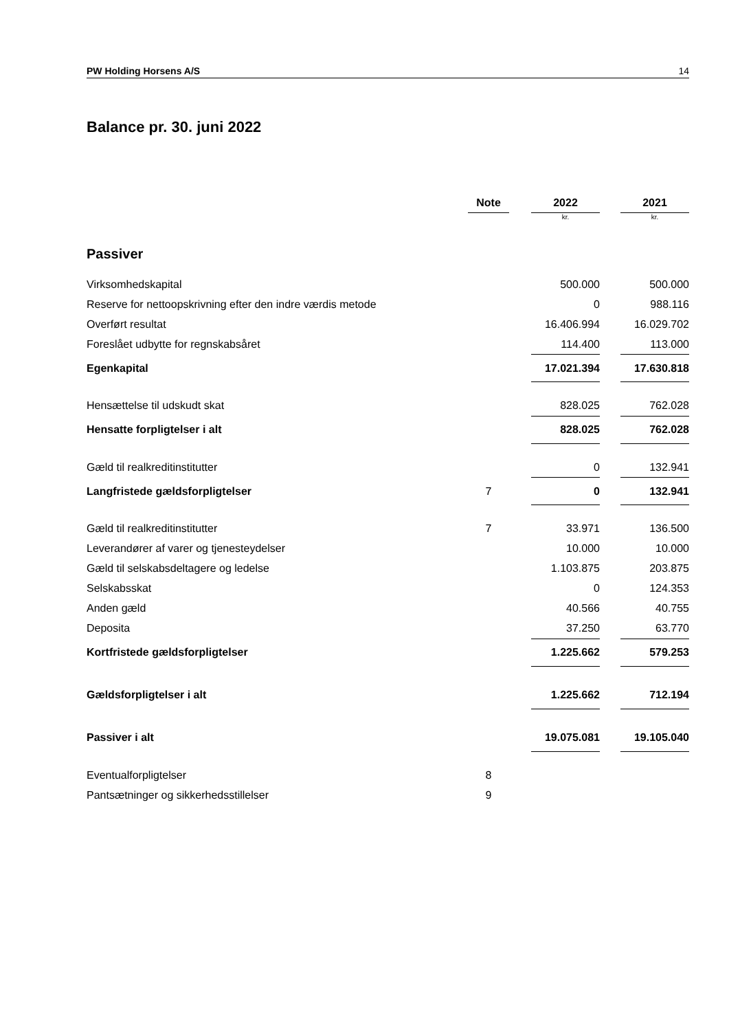PW Holding Horsens A/S 14
Balance pr. 30. juni 2022
| | Note | | 2022 | | 2021 |
| --- | --- | --- | --- | --- | --- |
| | | | kr. | | kr. |
| Passiver | | | | | |
| Virksomhedskapital | | | 500.000 | | 500.000 |
| Reserve for nettoopskrivning efter den indre værdis metode | | | 0 | | 988.116 |
| Overført resultat | | | 16.406.994 | | 16.029.702 |
| Foreslået udbytte for regnskabsåret | | | 114.400 | | 113.000 |
| Egenkapital | | | 17.021.394 | | 17.630.818 |
| Hensættelse til udskudt skat | | | 828.025 | | 762.028 |
| Hensatte forpligtelser i alt | | | 828.025 | | 762.028 |
| Gæld til realkreditinstitutter | | | 0 | | 132.941 |
| Langfristede gældsforpligtelser | 7 | | 0 | | 132.941 |
| Gæld til realkreditinstitutter | 7 | | 33.971 | | 136.500 |
| Leverandører af varer og tjenesteydelser | | | 10.000 | | 10.000 |
| Gæld til selskabsdeltagere og ledelse | | | 1.103.875 | | 203.875 |
| Selskabsskat | | | 0 | | 124.353 |
| Anden gæld | | | 40.566 | | 40.755 |
| Deposita | | | 37.250 | | 63.770 |
| Kortfristede gældsforpligtelser | | | 1.225.662 | | 579.253 |
| Gældsforpligtelser i alt | | | 1.225.662 | | 712.194 |
| Passiver i alt | | | 19.075.081 | | 19.105.040 |
| Eventualforpligtelser | 8 | | | | |
| Pantsætninger og sikkerhedsstillelser | 9 | | | | |